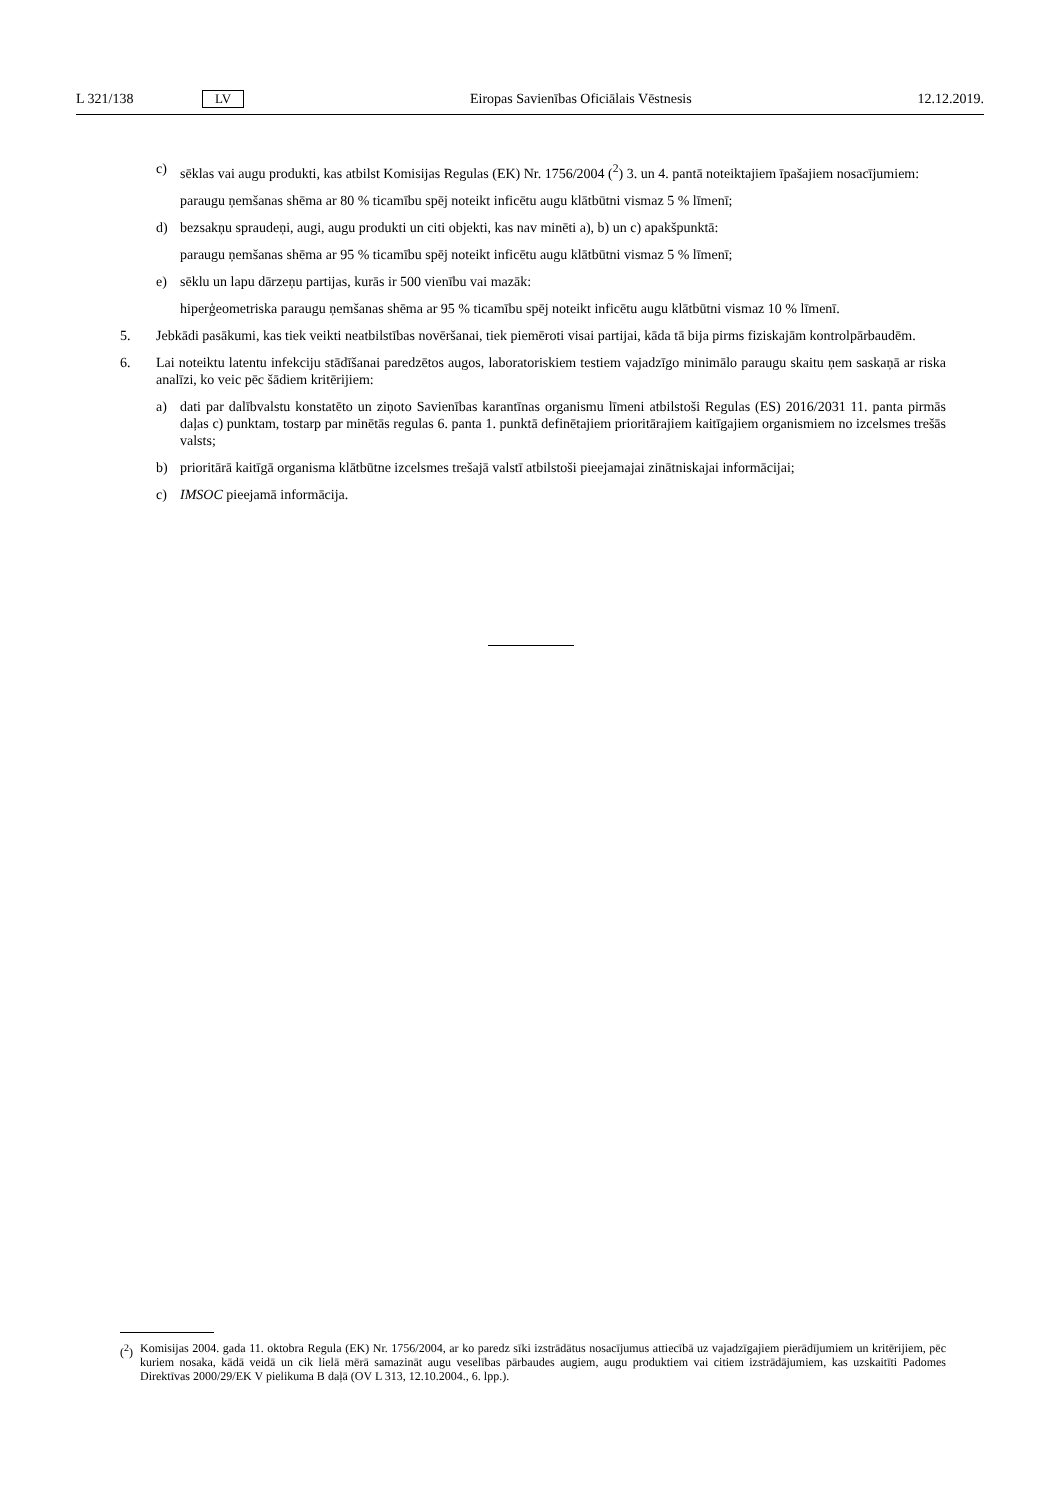L 321/138 LV Eiropas Savienības Oficiālais Vēstnesis 12.12.2019.
c) sēklas vai augu produkti, kas atbilst Komisijas Regulas (EK) Nr. 1756/2004 (<sup>2</sup>) 3. un 4. pantā noteiktajiem īpašajiem nosacījumiem:
paraugu ņemšanas shēma ar 80 % ticamību spēj noteikt inficētu augu klātbūtni vismaz 5 % līmenī;
d) bezsakņu spraudeņi, augi, augu produkti un citi objekti, kas nav minēti a), b) un c) apakšpunktā:
paraugu ņemšanas shēma ar 95 % ticamību spēj noteikt inficētu augu klātbūtni vismaz 5 % līmenī;
e) sēklu un lapu dārzeņu partijas, kurās ir 500 vienību vai mazāk:
hiperģeometriska paraugu ņemšanas shēma ar 95 % ticamību spēj noteikt inficētu augu klātbūtni vismaz 10 % līmenī.
5. Jebkādi pasākumi, kas tiek veikti neatbilstības novēršanai, tiek piemēroti visai partijai, kāda tā bija pirms fiziskajām kontrolpārbaudēm.
6. Lai noteiktu latentu infekciju stādīšanai paredzētos augos, laboratoriskiem testiem vajadzīgo minimālo paraugu skaitu ņem saskaņā ar riska analīzi, ko veic pēc šādiem kritērijiem:
a) dati par dalībvalstu konstatēto un ziņoto Savienības karantīnas organismu līmeni atbilstoši Regulas (ES) 2016/2031 11. panta pirmās daļas c) punktam, tostarp par minētās regulas 6. panta 1. punktā definētajiem prioritārajiem kaitīgajiem organismiem no izcelsmes trešās valsts;
b) prioritārā kaitīgā organisma klātbūtne izcelsmes trešajā valstī atbilstoši pieejamajai zinātniskajai informācijai;
c) IMSOC pieejamā informācija.
(<sup>2</sup>) Komisijas 2004. gada 11. oktobra Regula (EK) Nr. 1756/2004, ar ko paredz sīki izstrādātus nosacījumus attiecībā uz vajadzīgajiem pierādījumiem un kritērijiem, pēc kuriem nosaka, kādā veidā un cik lielā mērā samazināt augu veselības pārbaudes augiem, augu produktiem vai citiem izstrādājumiem, kas uzskaitīti Padomes Direktīvas 2000/29/EK V pielikuma B daļā (OV L 313, 12.10.2004., 6. lpp.).